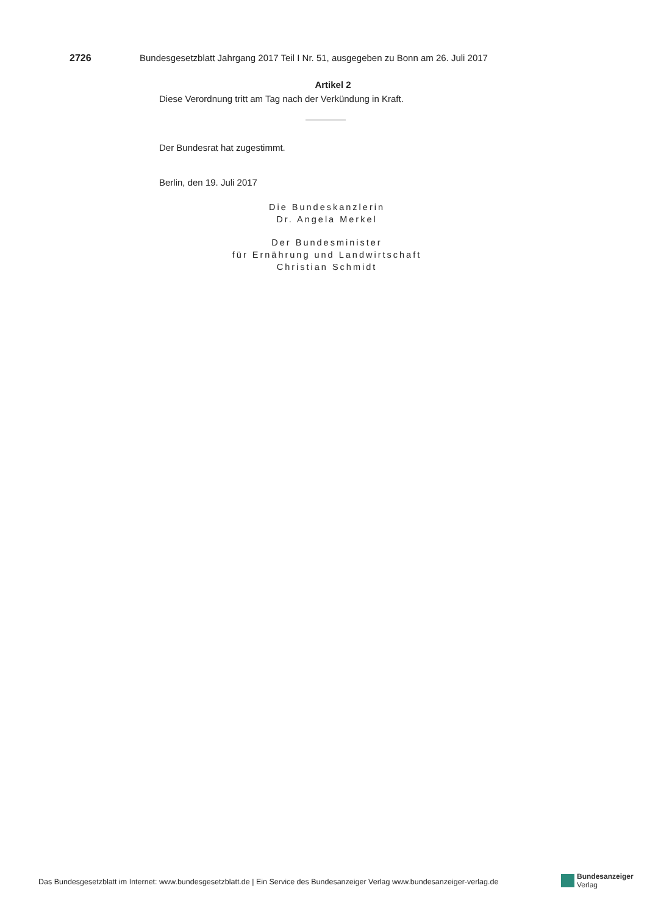2726 Bundesgesetzblatt Jahrgang 2017 Teil I Nr. 51, ausgegeben zu Bonn am 26. Juli 2017
Artikel 2
Diese Verordnung tritt am Tag nach der Verkündung in Kraft.
Der Bundesrat hat zugestimmt.
Berlin, den 19. Juli 2017
Die Bundeskanzlerin
Dr. Angela Merkel
Der Bundesminister
für Ernährung und Landwirtschaft
Christian Schmidt
Das Bundesgesetzblatt im Internet: www.bundesgesetzblatt.de | Ein Service des Bundesanzeiger Verlag www.bundesanzeiger-verlag.de
Bundesanzeiger
Verlag